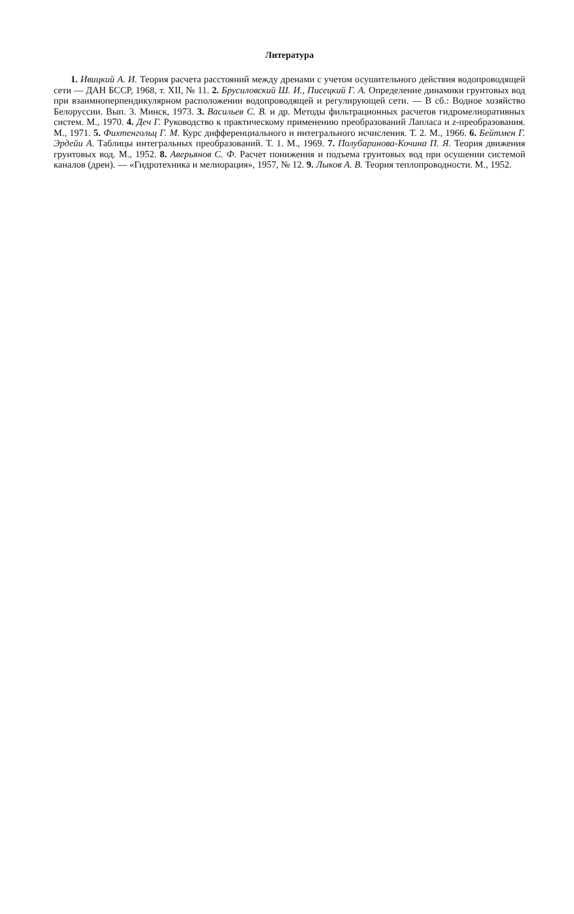Литература
1. Ивицкий А. И. Теория расчета расстояний между дренами с учетом осушительного действия водопроводящей сети — ДАН БССР, 1968, т. XII, № 11. 2. Брусиловский Ш. И., Писецкий Г. А. Определение динамики грунтовых вод при взаимноперпендикулярном расположении водопроводящей и регулирующей сети. — В сб.: Водное хозяйство Белоруссии. Вып. 3. Минск, 1973. 3. Васильев С. В. и др. Методы фильтрационных расчетов гидромелиоративных систем. М., 1970. 4. Деч Г. Руководство к практическому применению преобразований Лапласа и z-преобразования. М., 1971. 5. Фихтенгольц Г. М. Курс дифференциального и интегрального исчисления. Т. 2. М., 1966. 6. Бейтмен Г. Эрдейи А. Таблицы интегральных преобразований. Т. 1. М., 1969. 7. Полубаринова-Кочина П. Я. Теория движения грунтовых вод. М., 1952. 8. Аверьянов С. Ф. Расчет понижения и подъема грунтовых вод при осушении системой каналов (дрен). — «Гидротехника и мелиорация», 1957, № 12. 9. Лыков А. В. Теория теплопроводности. М., 1952.